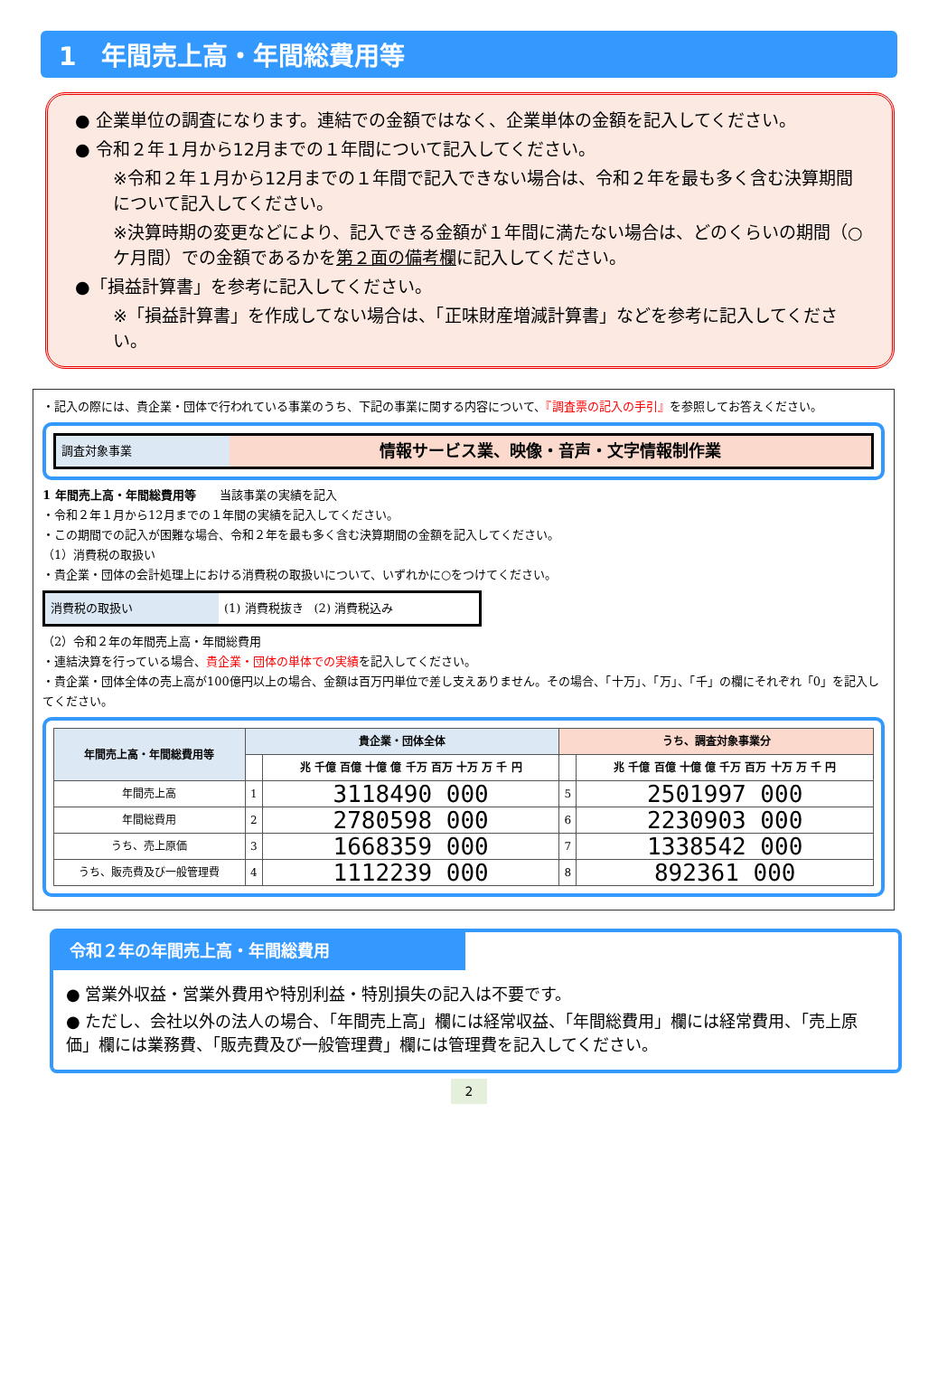1　年間売上高・年間総費用等
● 企業単位の調査になります。連結での金額ではなく、企業単体の金額を記入してください。
● 令和２年１月から12月までの１年間について記入してください。
※令和２年１月から12月までの１年間で記入できない場合は、令和２年を最も多く含む決算期間について記入してください。
※決算時期の変更などにより、記入できる金額が１年間に満たない場合は、どのくらいの期間（○ケ月間）での金額であるかを第２面の備考欄に記入してください。
●「損益計算書」を参考に記入してください。
※「損益計算書」を作成してない場合は、「正味財産増減計算書」などを参考に記入してください。
・記入の際には、貴企業・団体で行われている事業のうち、下記の事業に関する内容について、『調査票の記入の手引』を参照してお答えください。
調査対象事業
情報サービス業、映像・音声・文字情報制作業
1 年間売上高・年間総費用等　　当該事業の実績を記入
・令和２年１月から12月までの１年間の実績を記入してください。
・この期間での記入が困難な場合、令和２年を最も多く含む決算期間の金額を記入してください。
（1）消費税の取扱い
・貴企業・団体の会計処理上における消費税の取扱いについて、いずれかに○をつけてください。
消費税の取扱い (1) 消費税抜き (2) 消費税込み
（2）令和２年の年間売上高・年間総費用
・連結決算を行っている場合、貴企業・団体の単体での実績を記入してください。
・貴企業・団体全体の売上高が100億円以上の場合、金額は百万円単位で差し支えありません。その場合、「十万」、「万」、「千」の欄にそれぞれ「0」を記入してください。
| 年間売上高・年間総費用等 | 貴企業・団体全体 | | うち、調査対象事業分 | |
| --- | --- | --- | --- | --- |
| | | 兆 千億 百億 十億 億 千万 百万 十万 万 千 円 | | 兆 千億 百億 十億 億 千万 百万 十万 万 千 円 |
| 年間売上高 | 1 | 3118490 000 | 5 | 2501997 000 |
| 年間総費用 | 2 | 2780598 000 | 6 | 2230903 000 |
| うち、売上原価 | 3 | 1668359 000 | 7 | 1338542 000 |
| うち、販売費及び一般管理費 | 4 | 1112239 000 | 8 | 892361 000 |
令和２年の年間売上高・年間総費用
● 営業外収益・営業外費用や特別利益・特別損失の記入は不要です。
● ただし、会社以外の法人の場合、「年間売上高」欄には経常収益、「年間総費用」欄には経常費用、「売上原価」欄には業務費、「販売費及び一般管理費」欄には管理費を記入してください。
2